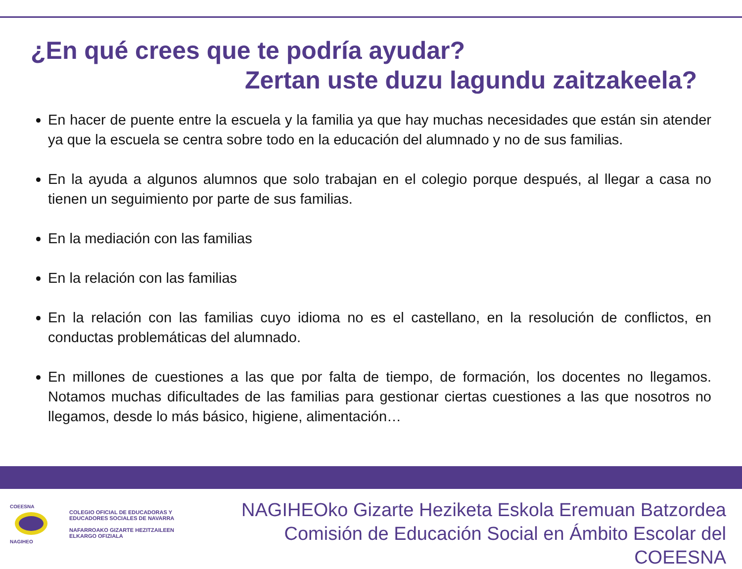¿En qué crees que te podría ayudar?
Zertan uste duzu lagundu zaitzakeela?
En hacer de puente entre la escuela y la familia ya que hay muchas necesidades que están sin atender ya que la escuela se centra sobre todo en la educación del alumnado y no de sus familias.
En la ayuda a algunos alumnos que solo trabajan en el colegio porque después, al llegar a casa no tienen un seguimiento por parte de sus familias.
En la mediación con las familias
En la relación con las familias
En la relación con las familias cuyo idioma no es el castellano, en la resolución de conflictos, en conductas problemáticas del alumnado.
En millones de cuestiones a las que por falta de tiempo, de formación, los docentes no llegamos. Notamos muchas dificultades de las familias para gestionar ciertas cuestiones a las que nosotros no llegamos, desde lo más básico, higiene, alimentación…
COEESNA
NAGIHEO
COLEGIO OFICIAL DE EDUCADORAS Y
EDUCADORES SOCIALES DE NAVARRA
NAFARROAKO GIZARTE HEZITZAILEEN
ELKARGO OFIZIALA
NAGIHEOko Gizarte Heziketa Eskola Eremuan Batzordea
Comisión de Educación Social en Ámbito Escolar del COEESNA